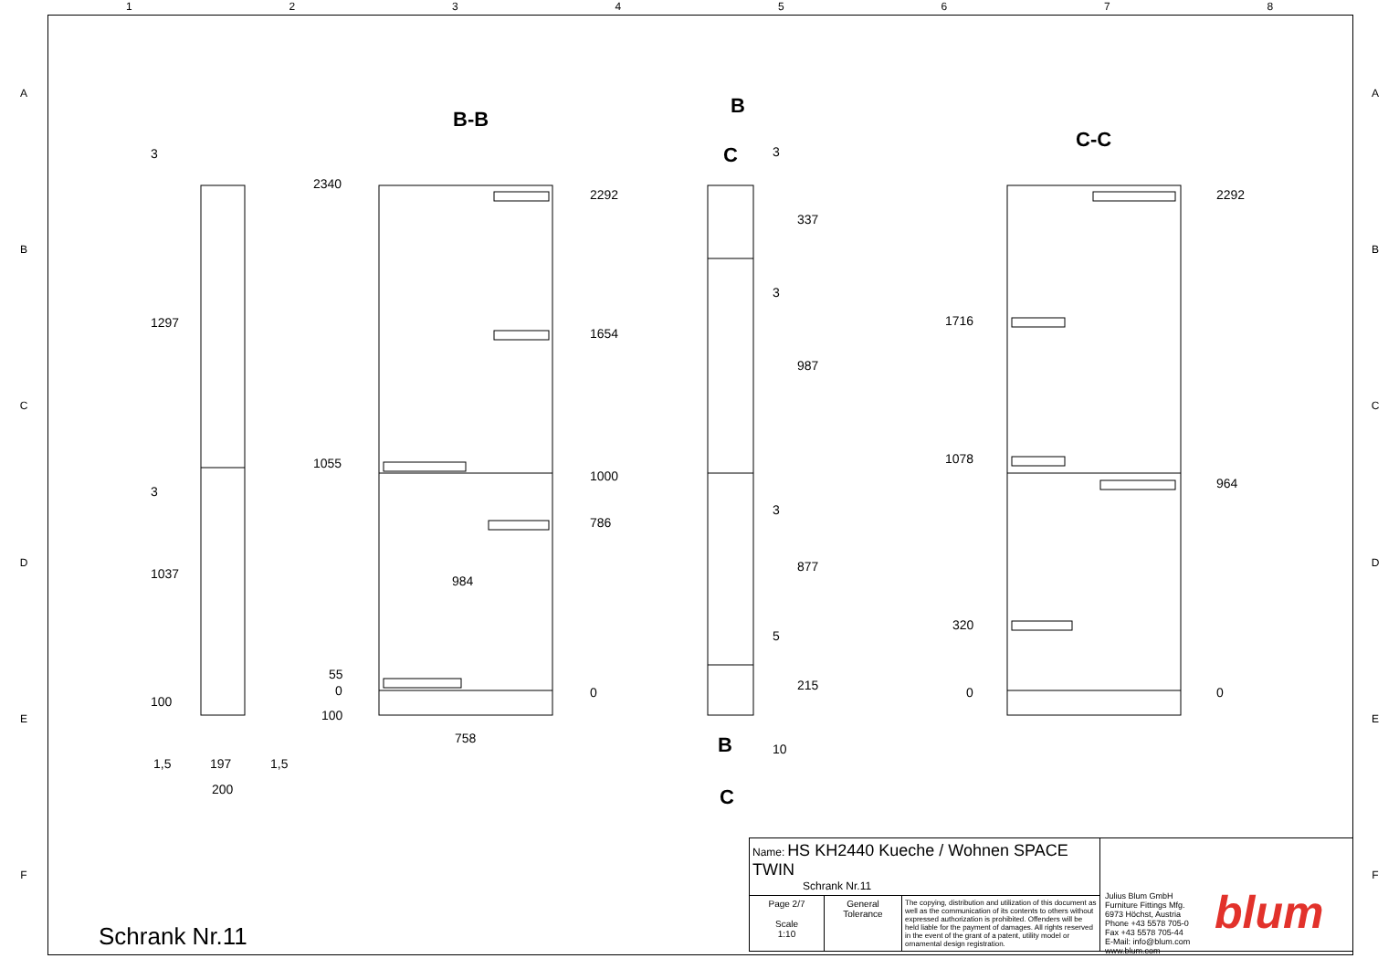1 2 3 4 5 6 7 8
A
B
C
D
E
F
A
B
C
D
E
F
B-B
C-C
B
C
B
C
3
1297
3
1037
100
1,5 197 1,5
200
2340
1055
55
0
100
2292
1654
1000
786
0
984
758
3
337
3
987
3
877
5
215
10
1716
1078
320
0
2292
964
0
Schrank Nr.11
| Name: HS KH2440 Kueche / Wohnen SPACE TWIN Schrank Nr.11 | | | |
| Page 2/7 Scale 1:10 | General Tolerance | The copying, distribution and utilization of this document as well as the communication of its contents to others without expressed authorization is prohibited. Offenders will be held liable for the payment of damages. All rights reserved in the event of the grant of a patent, utility model or ornamental design registration. | |
Julius Blum GmbH
Furniture Fittings Mfg.
6973 Höchst, Austria
Phone +43 5578 705-0
Fax +43 5578 705-44
E-Mail: info@blum.com
www.blum.com
blum